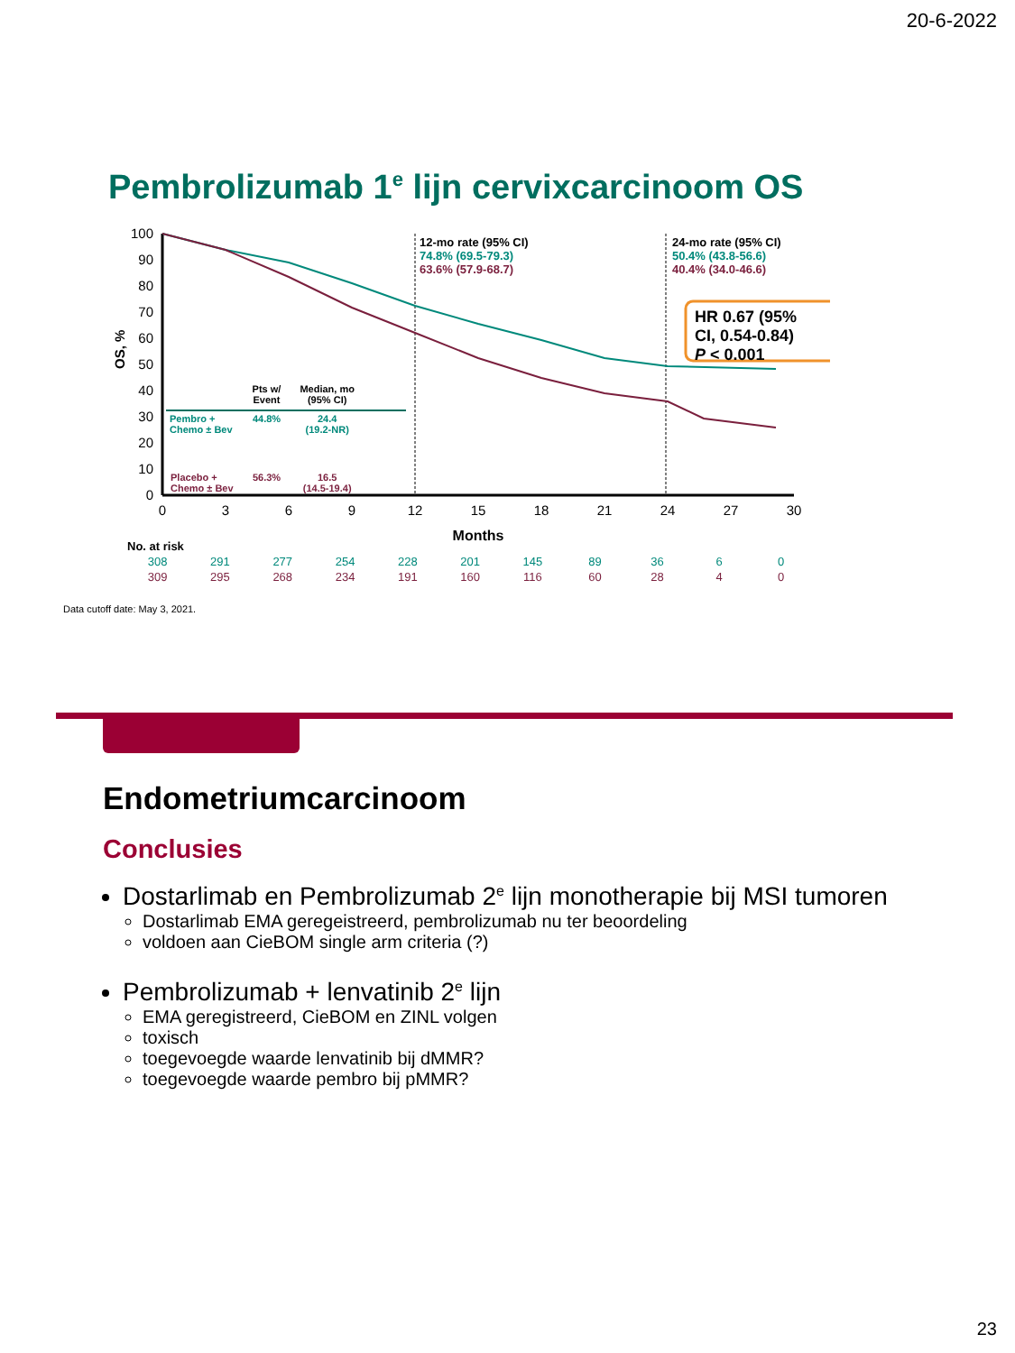20-6-2022
Pembrolizumab 1<sup>e</sup> lijn cervixcarcinoom OS
100
90
80
70
60
50
40
30
20
10
0
0
3
6
9
12
15
18
21
24
27
30
Months
OS, %
12-mo rate (95% CI)
74.8% (69.5-79.3)
63.6% (57.9-68.7)
24-mo rate (95% CI)
50.4% (43.8-56.6)
40.4% (34.0-46.6)
HR 0.67 (95% CI, 0.54-0.84)
P < 0.001
| | Pts w/ Event | Median, mo (95% CI) |
| --- | --- | --- |
| Pembro + Chemo ± Bev | 44.8% | 24.4 (19.2-NR) |
| Placebo + Chemo ± Bev | 56.3% | 16.5 (14.5-19.4) |
| No. at risk | | | | | | | | | | |
| --- | --- | --- | --- | --- | --- | --- | --- | --- | --- | --- |
| 308 | 291 | 277 | 254 | 228 | 201 | 145 | 89 | 36 | 6 | 0 |
| 309 | 295 | 268 | 234 | 191 | 160 | 116 | 60 | 28 | 4 | 0 |
Data cutoff date: May 3, 2021.
Endometriumcarcinoom
Conclusies
Dostarlimab en Pembrolizumab 2<sup>e</sup> lijn monotherapie bij MSI tumoren
Dostarlimab EMA geregeistreerd, pembrolizumab nu ter beoordeling
voldoen aan CieBOM single arm criteria (?)
Pembrolizumab + lenvatinib 2<sup>e</sup> lijn
EMA geregistreerd, CieBOM en ZINL volgen
toxisch
toegevoegde waarde lenvatinib bij dMMR?
toegevoegde waarde pembro bij pMMR?
23